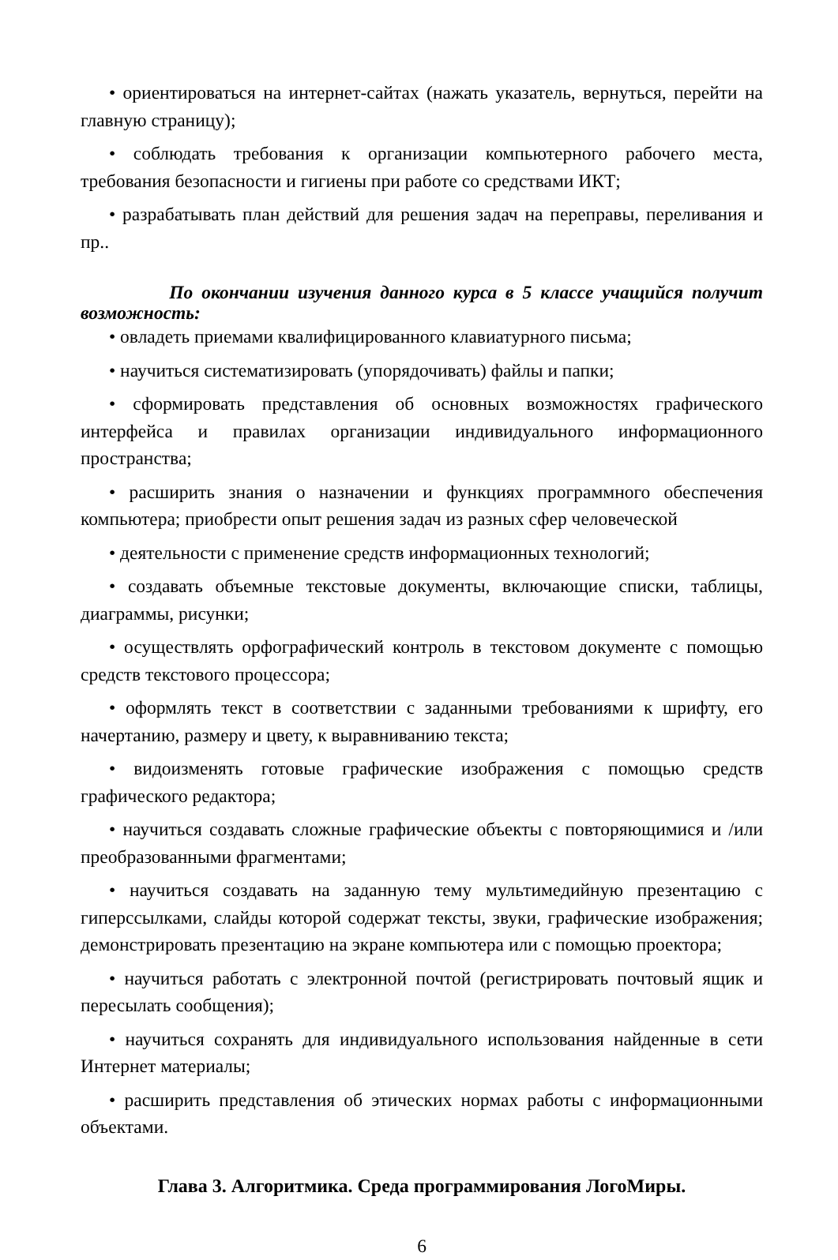• ориентироваться на интернет-сайтах (нажать указатель, вернуться, перейти на главную страницу);
• соблюдать требования к организации компьютерного рабочего места, требования безопасности и гигиены при работе со средствами ИКТ;
• разрабатывать план действий для решения задач на переправы, переливания и пр..
По окончании изучения данного курса в 5 классе учащийся получит возможность:
• овладеть приемами квалифицированного клавиатурного письма;
• научиться систематизировать (упорядочивать) файлы и папки;
• сформировать представления об основных возможностях графического интерфейса и правилах организации индивидуального информационного пространства;
• расширить знания о назначении и функциях программного обеспечения компьютера; приобрести опыт решения задач из разных сфер человеческой
• деятельности с применение средств информационных технологий;
• создавать объемные текстовые документы, включающие списки, таблицы, диаграммы, рисунки;
• осуществлять орфографический контроль в текстовом документе с помощью средств текстового процессора;
• оформлять текст в соответствии с заданными требованиями к шрифту, его начертанию, размеру и цвету, к выравниванию текста;
• видоизменять готовые графические изображения с помощью средств графического редактора;
• научиться создавать сложные графические объекты с повторяющимися и /или преобразованными фрагментами;
• научиться создавать на заданную тему мультимедийную презентацию с гиперссылками, слайды которой содержат тексты, звуки, графические изображения; демонстрировать презентацию на экране компьютера или с помощью проектора;
• научиться работать с электронной почтой (регистрировать почтовый ящик и пересылать сообщения);
• научиться сохранять для индивидуального использования найденные в сети Интернет материалы;
• расширить представления об этических нормах работы с информационными объектами.
Глава 3. Алгоритмика. Среда программирования ЛогоМиры.
6